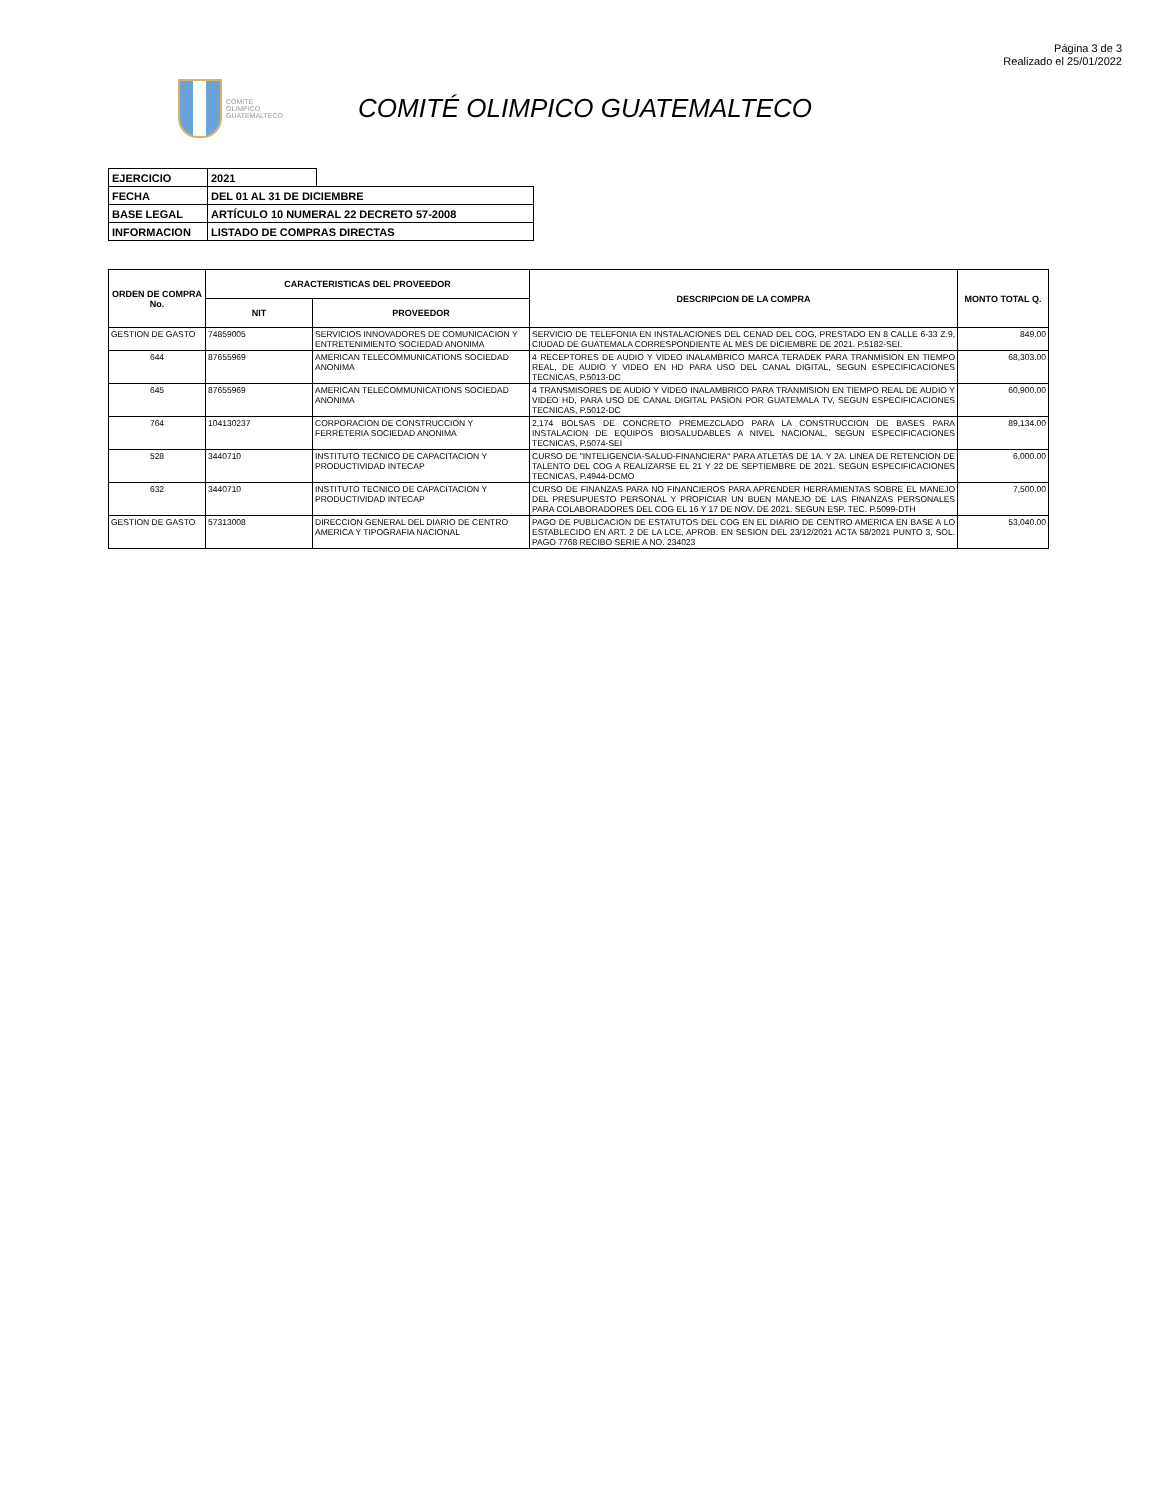Página 3 de 3
Realizado el 25/01/2022
COMITE
OLIMPICO
GUATEMALTECO
COMITÉ OLIMPICO GUATEMALTECO
| EJERCICIO | 2021 | |
| FECHA | DEL 01 AL 31 DE DICIEMBRE | |
| BASE LEGAL | ARTÍCULO 10 NUMERAL 22 DECRETO 57-2008 | |
| INFORMACION | LISTADO DE COMPRAS DIRECTAS | |
| ORDEN DE COMPRA No. | CARACTERISTICAS DEL PROVEEDOR | | DESCRIPCION DE LA COMPRA | MONTO TOTAL Q. |
| --- | --- | --- | --- | --- |
| | NIT | PROVEEDOR | | |
| GESTION DE GASTO | 74859005 | SERVICIOS INNOVADORES DE COMUNICACION Y ENTRETENIMIENTO SOCIEDAD ANONIMA | SERVICIO DE TELEFONIA EN INSTALACIONES DEL CENAD DEL COG, PRESTADO EN 8 CALLE 6-33 Z.9, CIUDAD DE GUATEMALA CORRESPONDIENTE AL MES DE DICIEMBRE DE 2021. P.5182-SEI. | 849.00 |
| 644 | 87655969 | AMERICAN TELECOMMUNICATIONS SOCIEDAD ANONIMA | 4 RECEPTORES DE AUDIO Y VIDEO INALAMBRICO MARCA TERADEK PARA TRANMISION EN TIEMPO REAL, DE AUDIO Y VIDEO EN HD PARA USO DEL CANAL DIGITAL, SEGUN ESPECIFICACIONES TECNICAS, P.5013-DC | 68,303.00 |
| 645 | 87655969 | AMERICAN TELECOMMUNICATIONS SOCIEDAD ANONIMA | 4 TRANSMISORES DE AUDIO Y VIDEO INALAMBRICO PARA TRANMISION EN TIEMPO REAL DE AUDIO Y VIDEO HD, PARA USO DE CANAL DIGITAL PASION POR GUATEMALA TV, SEGUN ESPECIFICACIONES TECNICAS, P.5012-DC | 60,900.00 |
| 764 | 104130237 | CORPORACION DE CONSTRUCCION Y FERRETERIA SOCIEDAD ANONIMA | 2,174 BOLSAS DE CONCRETO PREMEZCLADO PARA LA CONSTRUCCION DE BASES PARA INSTALACION DE EQUIPOS BIOSALUDABLES A NIVEL NACIONAL, SEGUN ESPECIFICACIONES TECNICAS, P.5074-SEI | 89,134.00 |
| 528 | 3440710 | INSTITUTO TECNICO DE CAPACITACION Y PRODUCTIVIDAD INTECAP | CURSO DE "INTELIGENCIA-SALUD-FINANCIERA" PARA ATLETAS DE 1A. Y 2A. LINEA DE RETENCION DE TALENTO DEL COG A REALIZARSE EL 21 Y 22 DE SEPTIEMBRE DE 2021. SEGUN ESPECIFICACIONES TECNICAS, P.4944-DCMO | 6,000.00 |
| 632 | 3440710 | INSTITUTO TECNICO DE CAPACITACION Y PRODUCTIVIDAD INTECAP | CURSO DE FINANZAS PARA NO FINANCIEROS PARA APRENDER HERRAMIENTAS SOBRE EL MANEJO DEL PRESUPUESTO PERSONAL Y PROPICIAR UN BUEN MANEJO DE LAS FINANZAS PERSONALES PARA COLABORADORES DEL COG EL 16 Y 17 DE NOV. DE 2021. SEGUN ESP. TEC. P.5099-DTH | 7,500.00 |
| GESTION DE GASTO | 57313008 | DIRECCION GENERAL DEL DIARIO DE CENTRO AMERICA Y TIPOGRAFIA NACIONAL | PAGO DE PUBLICACION DE ESTATUTOS DEL COG EN EL DIARIO DE CENTRO AMERICA EN BASE A LO ESTABLECIDO EN ART. 2 DE LA LCE, APROB. EN SESION DEL 23/12/2021 ACTA 58/2021 PUNTO 3, SOL. PAGO 7768 RECIBO SERIE A NO. 234023 | 53,040.00 |